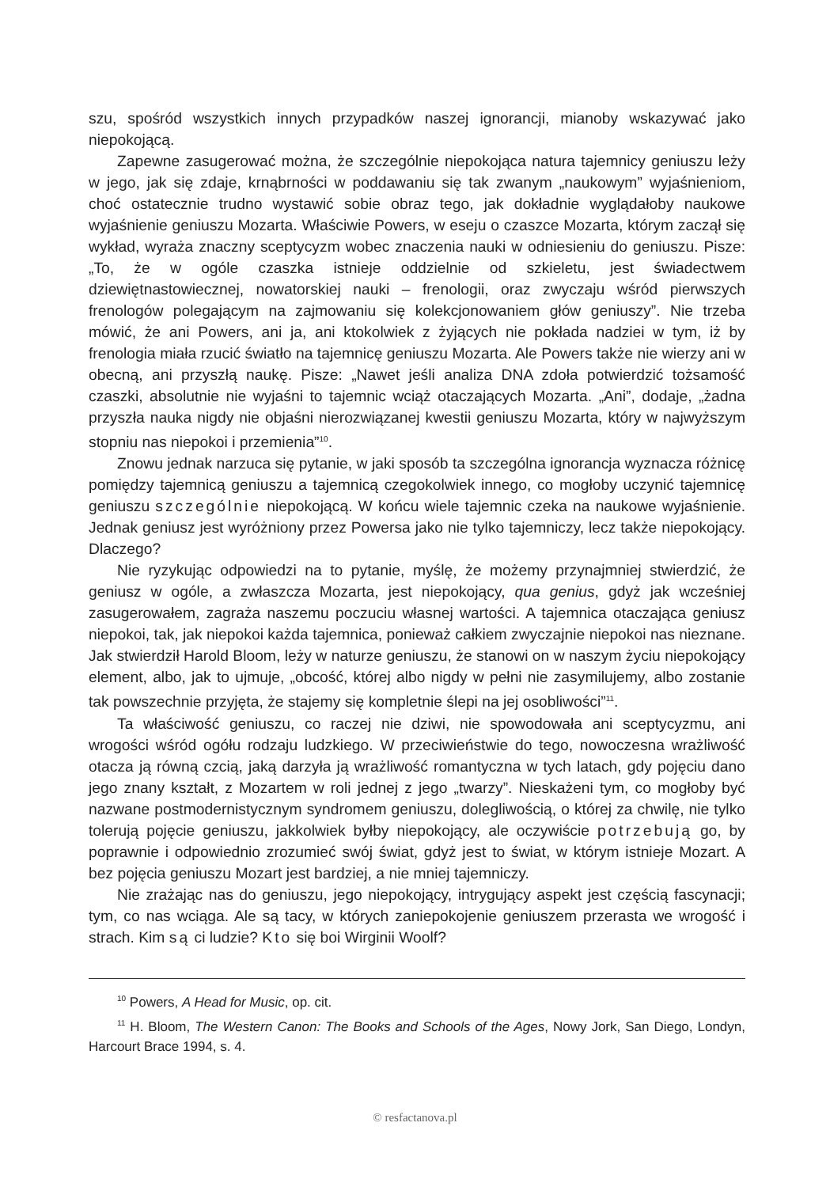szu, spośród wszystkich innych przypadków naszej ignorancji, mianoby wskazywać jako niepokojącą.
Zapewne zasugerować można, że szczególnie niepokojąca natura tajemnicy geniuszu leży w jego, jak się zdaje, krnąbrności w poddawaniu się tak zwanym „naukowym” wyjaśnieniom, choć ostatecznie trudno wystawić sobie obraz tego, jak dokładnie wyglądałoby naukowe wyjaśnienie geniuszu Mozarta. Właściwie Powers, w eseju o czaszce Mozarta, którym zaczął się wykład, wyraża znaczny sceptycyzm wobec znaczenia nauki w odniesieniu do geniuszu. Pisze: „To, że w ogóle czaszka istnieje oddzielnie od szkieletu, jest świadectwem dziewiętnastowiecznej, nowatorskiej nauki – frenologii, oraz zwyczaju wśród pierwszych frenologów polegającym na zajmowaniu się kolekcjonowaniem głów geniuszy”. Nie trzeba mówić, że ani Powers, ani ja, ani ktokolwiek z żyjących nie pokłada nadziei w tym, iż by frenologia miała rzucić światło na tajemnicę geniuszu Mozarta. Ale Powers także nie wierzy ani w obecną, ani przyszłą naukę. Pisze: „Nawet jeśli analiza DNA zdoła potwierdzić tożsamość czaszki, absolutnie nie wyjaśni to tajemnic wciąż otaczających Mozarta. „Ani”, dodaje, „żadna przyszła nauka nigdy nie objaśni nierozwiązanej kwestii geniuszu Mozarta, który w najwyższym stopniu nas niepokoi i przemienia”<sup>10</sup>.
Znowu jednak narzuca się pytanie, w jaki sposób ta szczególna ignorancja wyznacza różnicę pomiędzy tajemnicą geniuszu a tajemnicą czegokolwiek innego, co mogłoby uczynić tajemnicę geniuszu szczególnie niepokojącą. W końcu wiele tajemnic czeka na naukowe wyjaśnienie. Jednak geniusz jest wyróżniony przez Powersa jako nie tylko tajemniczy, lecz także niepokojący. Dlaczego?
Nie ryzykując odpowiedzi na to pytanie, myślę, że możemy przynajmniej stwierdzić, że geniusz w ogóle, a zwłaszcza Mozarta, jest niepokojący, qua genius, gdyż jak wcześniej zasugerowałem, zagraża naszemu poczuciu własnej wartości. A tajemnica otaczająca geniusz niepokoi, tak, jak niepokoi każda tajemnica, ponieważ całkiem zwyczajnie niepokoi nas nieznane. Jak stwierdził Harold Bloom, leży w naturze geniuszu, że stanowi on w naszym życiu niepokojący element, albo, jak to ujmuje, „obcość, której albo nigdy w pełni nie zasymilujemy, albo zostanie tak powszechnie przyjęta, że stajemy się kompletnie ślepi na jej osobliwości”<sup>11</sup>.
Ta właściwość geniuszu, co raczej nie dziwi, nie spowodowała ani sceptycyzmu, ani wrogości wśród ogółu rodzaju ludzkiego. W przeciwieństwie do tego, nowoczesna wrażliwość otacza ją równą czcią, jaką darzyła ją wrażliwość romantyczna w tych latach, gdy pojęciu dano jego znany kształt, z Mozartem w roli jednej z jego „twarzy”. Nieskażeni tym, co mogłoby być nazwane postmodernistycznym syndromem geniuszu, dolegliwością, o której za chwilę, nie tylko tolerują pojęcie geniuszu, jakkolwiek byłby niepokojący, ale oczywiście potrzebują go, by poprawnie i odpowiednio zrozumieć swój świat, gdyż jest to świat, w którym istnieje Mozart. A bez pojęcia geniuszu Mozart jest bardziej, a nie mniej tajemniczy.
Nie zrażając nas do geniuszu, jego niepokojący, intrygujący aspekt jest częścią fascynacji; tym, co nas wciąga. Ale są tacy, w których zaniepokojenie geniuszem przerasta we wrogość i strach. Kim są ci ludzie? Kto się boi Wirginii Woolf?
<sup>10</sup> Powers, A Head for Music, op. cit.
<sup>11</sup> H. Bloom, The Western Canon: The Books and Schools of the Ages, Nowy Jork, San Diego, Londyn, Harcourt Brace 1994, s. 4.
© resfactanova.pl